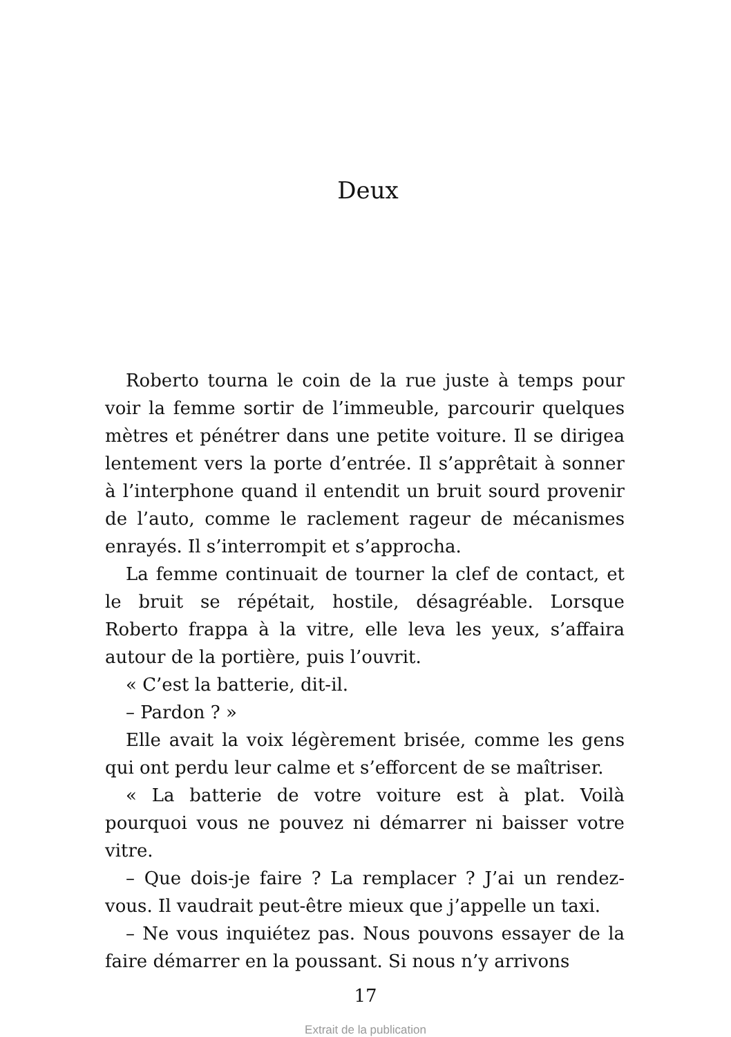Deux
Roberto tourna le coin de la rue juste à temps pour voir la femme sortir de l’immeuble, parcourir quelques mètres et pénétrer dans une petite voiture. Il se dirigea lentement vers la porte d’entrée. Il s’apprêtait à sonner à l’interphone quand il entendit un bruit sourd provenir de l’auto, comme le raclement rageur de mécanismes enrayés. Il s’interrompit et s’approcha.
La femme continuait de tourner la clef de contact, et le bruit se répétait, hostile, désagréable. Lorsque Roberto frappa à la vitre, elle leva les yeux, s’affaira autour de la portière, puis l’ouvrit.
« C’est la batterie, dit-il.
– Pardon ? »
Elle avait la voix légèrement brisée, comme les gens qui ont perdu leur calme et s’efforcent de se maîtriser.
« La batterie de votre voiture est à plat. Voilà pourquoi vous ne pouvez ni démarrer ni baisser votre vitre.
– Que dois-je faire ? La remplacer ? J’ai un rendez-vous. Il vaudrait peut-être mieux que j’appelle un taxi.
– Ne vous inquiétez pas. Nous pouvons essayer de la faire démarrer en la poussant. Si nous n’y arrivons
17
Extrait de la publication